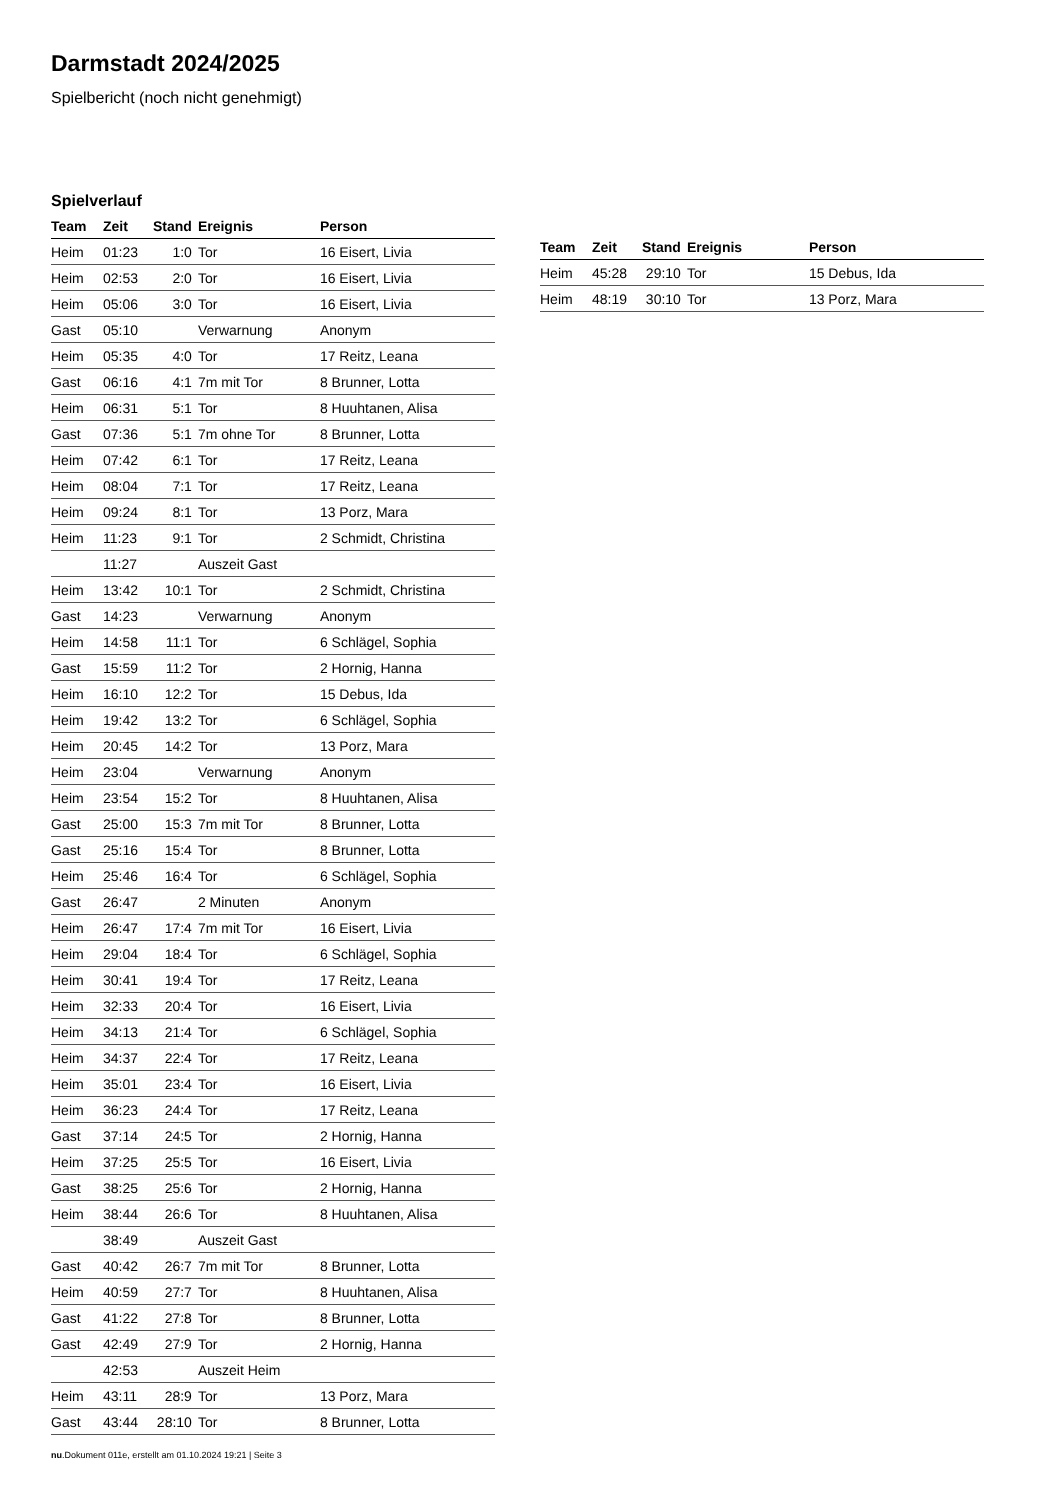Darmstadt 2024/2025
Spielbericht (noch nicht genehmigt)
Spielverlauf
| Team | Zeit | Stand | Ereignis | Person |
| --- | --- | --- | --- | --- |
| Heim | 01:23 | 1:0 | Tor | 16 Eisert, Livia |
| Heim | 02:53 | 2:0 | Tor | 16 Eisert, Livia |
| Heim | 05:06 | 3:0 | Tor | 16 Eisert, Livia |
| Gast | 05:10 | | Verwarnung | Anonym |
| Heim | 05:35 | 4:0 | Tor | 17 Reitz, Leana |
| Gast | 06:16 | 4:1 | 7m mit Tor | 8 Brunner, Lotta |
| Heim | 06:31 | 5:1 | Tor | 8 Huuhtanen, Alisa |
| Gast | 07:36 | 5:1 | 7m ohne Tor | 8 Brunner, Lotta |
| Heim | 07:42 | 6:1 | Tor | 17 Reitz, Leana |
| Heim | 08:04 | 7:1 | Tor | 17 Reitz, Leana |
| Heim | 09:24 | 8:1 | Tor | 13 Porz, Mara |
| Heim | 11:23 | 9:1 | Tor | 2 Schmidt, Christina |
| | 11:27 | | Auszeit Gast | |
| Heim | 13:42 | 10:1 | Tor | 2 Schmidt, Christina |
| Gast | 14:23 | | Verwarnung | Anonym |
| Heim | 14:58 | 11:1 | Tor | 6 Schlägel, Sophia |
| Gast | 15:59 | 11:2 | Tor | 2 Hornig, Hanna |
| Heim | 16:10 | 12:2 | Tor | 15 Debus, Ida |
| Heim | 19:42 | 13:2 | Tor | 6 Schlägel, Sophia |
| Heim | 20:45 | 14:2 | Tor | 13 Porz, Mara |
| Heim | 23:04 | | Verwarnung | Anonym |
| Heim | 23:54 | 15:2 | Tor | 8 Huuhtanen, Alisa |
| Gast | 25:00 | 15:3 | 7m mit Tor | 8 Brunner, Lotta |
| Gast | 25:16 | 15:4 | Tor | 8 Brunner, Lotta |
| Heim | 25:46 | 16:4 | Tor | 6 Schlägel, Sophia |
| Gast | 26:47 | | 2 Minuten | Anonym |
| Heim | 26:47 | 17:4 | 7m mit Tor | 16 Eisert, Livia |
| Heim | 29:04 | 18:4 | Tor | 6 Schlägel, Sophia |
| Heim | 30:41 | 19:4 | Tor | 17 Reitz, Leana |
| Heim | 32:33 | 20:4 | Tor | 16 Eisert, Livia |
| Heim | 34:13 | 21:4 | Tor | 6 Schlägel, Sophia |
| Heim | 34:37 | 22:4 | Tor | 17 Reitz, Leana |
| Heim | 35:01 | 23:4 | Tor | 16 Eisert, Livia |
| Heim | 36:23 | 24:4 | Tor | 17 Reitz, Leana |
| Gast | 37:14 | 24:5 | Tor | 2 Hornig, Hanna |
| Heim | 37:25 | 25:5 | Tor | 16 Eisert, Livia |
| Gast | 38:25 | 25:6 | Tor | 2 Hornig, Hanna |
| Heim | 38:44 | 26:6 | Tor | 8 Huuhtanen, Alisa |
| | 38:49 | | Auszeit Gast | |
| Gast | 40:42 | 26:7 | 7m mit Tor | 8 Brunner, Lotta |
| Heim | 40:59 | 27:7 | Tor | 8 Huuhtanen, Alisa |
| Gast | 41:22 | 27:8 | Tor | 8 Brunner, Lotta |
| Gast | 42:49 | 27:9 | Tor | 2 Hornig, Hanna |
| | 42:53 | | Auszeit Heim | |
| Heim | 43:11 | 28:9 | Tor | 13 Porz, Mara |
| Gast | 43:44 | 28:10 | Tor | 8 Brunner, Lotta |
| Team | Zeit | Stand | Ereignis | Person |
| --- | --- | --- | --- | --- |
| Heim | 45:28 | 29:10 | Tor | 15 Debus, Ida |
| Heim | 48:19 | 30:10 | Tor | 13 Porz, Mara |
nu.Dokument 011e, erstellt am 01.10.2024 19:21 | Seite 3